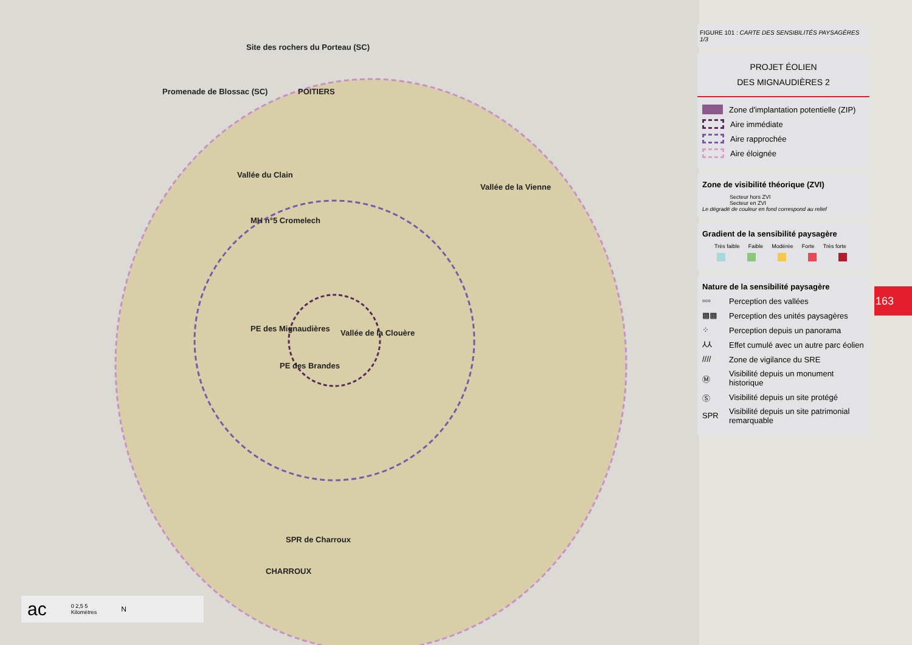Site des rochers du Porteau (SC)
Promenade de Blossac (SC) POITIERS
Vallée du Clain
Vallée de la Vienne
MH n°5 Cromelech
PE des Mignaudières Vallée de la Clouère
PE des Brandes
SPR de Charroux
CHARROUX
FIGURE 101 : CARTE DES SENSIBILITÉS PAYSAGÈRES 1/3
PROJET ÉOLIEN
DES MIGNAUDIÈRES 2
Zone d'implantation potentielle (ZIP)
Aire immédiate
Aire rapprochée
Aire éloignée
Zone de visibilité théorique (ZVI)
Secteur hors ZVI
Secteur en ZVI
Le dégradé de couleur en fond correspond au relief
Gradient de la sensibilité paysagère
Très faible Faible Modérée Forte Très forte
Nature de la sensibilité paysagère
▫▫▫ Perception des vallées
▩▩ Perception des unités paysagères
⁘ Perception depuis un panorama
⅄⅄ Effet cumulé avec un autre parc éolien
//// Zone de vigilance du SRE
Ⓜ Visibilité depuis un monument historique
Ⓢ Visibilité depuis un site protégé
SPR Visibilité depuis un site patrimonial remarquable
163
ac 0 2,5 5
Kilomètres N